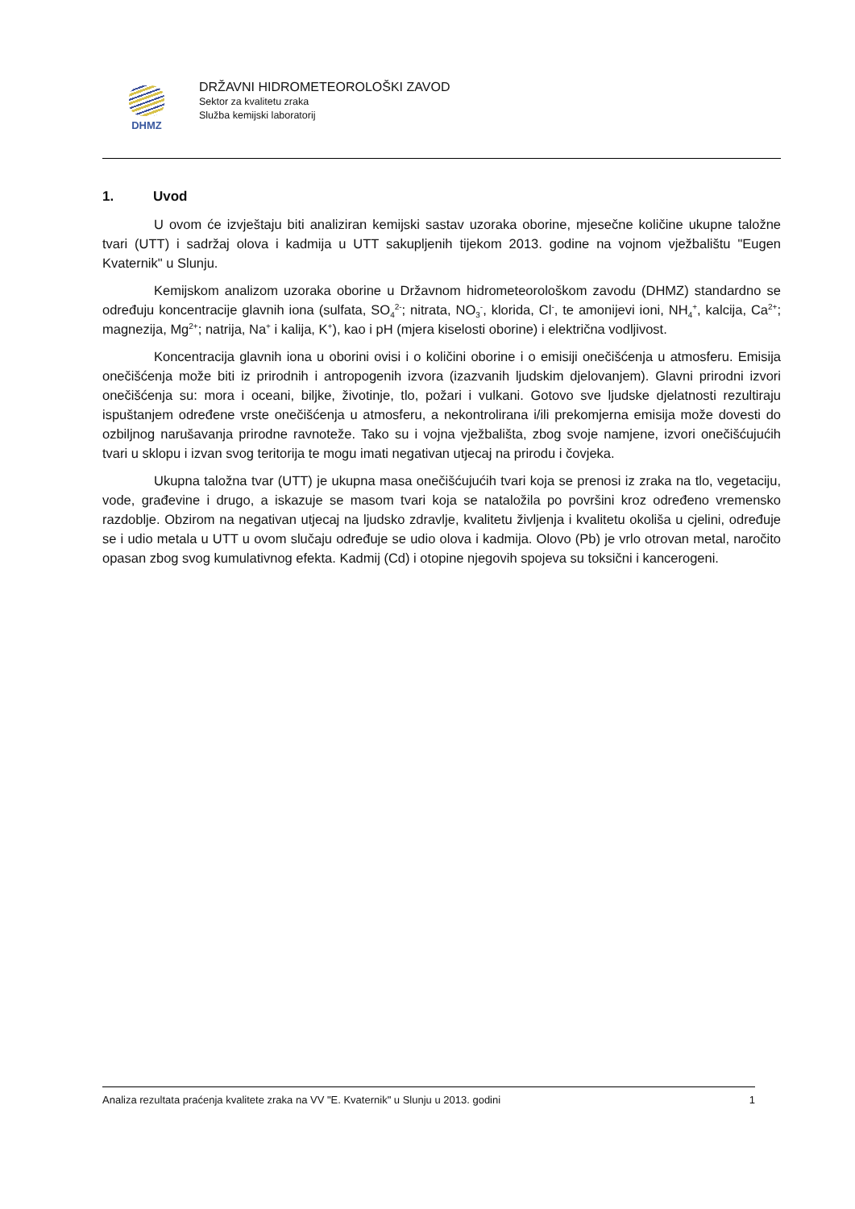DHMZ
DRŽAVNI HIDROMETEOROLOŠKI ZAVOD
Sektor za kvalitetu zraka
Služba kemijski laboratorij
1. Uvod
U ovom će izvještaju biti analiziran kemijski sastav uzoraka oborine, mjesečne količine ukupne taložne tvari (UTT) i sadržaj olova i kadmija u UTT sakupljenih tijekom 2013. godine na vojnom vježbalištu "Eugen Kvaternik" u Slunju.
Kemijskom analizom uzoraka oborine u Državnom hidrometeorološkom zavodu (DHMZ) standardno se određuju koncentracije glavnih iona (sulfata, SO<sub>4</sub><sup>2-</sup>; nitrata, NO<sub>3</sub><sup>-</sup>, klorida, Cl<sup>-</sup>, te amonijevi ioni, NH<sub>4</sub><sup>+</sup>, kalcija, Ca<sup>2+</sup>; magnezija, Mg<sup>2+</sup>; natrija, Na<sup>+</sup> i kalija, K<sup>+</sup>), kao i pH (mjera kiselosti oborine) i električna vodljivost.
Koncentracija glavnih iona u oborini ovisi i o količini oborine i o emisiji onečišćenja u atmosferu. Emisija onečišćenja može biti iz prirodnih i antropogenih izvora (izazvanih ljudskim djelovanjem). Glavni prirodni izvori onečišćenja su: mora i oceani, biljke, životinje, tlo, požari i vulkani. Gotovo sve ljudske djelatnosti rezultiraju ispuštanjem određene vrste onečišćenja u atmosferu, a nekontrolirana i/ili prekomjerna emisija može dovesti do ozbiljnog narušavanja prirodne ravnoteže. Tako su i vojna vježbališta, zbog svoje namjene, izvori onečišćujućih tvari u sklopu i izvan svog teritorija te mogu imati negativan utjecaj na prirodu i čovjeka.
Ukupna taložna tvar (UTT) je ukupna masa onečišćujućih tvari koja se prenosi iz zraka na tlo, vegetaciju, vode, građevine i drugo, a iskazuje se masom tvari koja se nataložila po površini kroz određeno vremensko razdoblje. Obzirom na negativan utjecaj na ljudsko zdravlje, kvalitetu življenja i kvalitetu okoliša u cjelini, određuje se i udio metala u UTT u ovom slučaju određuje se udio olova i kadmija. Olovo (Pb) je vrlo otrovan metal, naročito opasan zbog svog kumulativnog efekta. Kadmij (Cd) i otopine njegovih spojeva su toksični i kancerogeni.
Analiza rezultata praćenja kvalitete zraka na VV "E. Kvaternik" u Slunju u 2013. godini 1